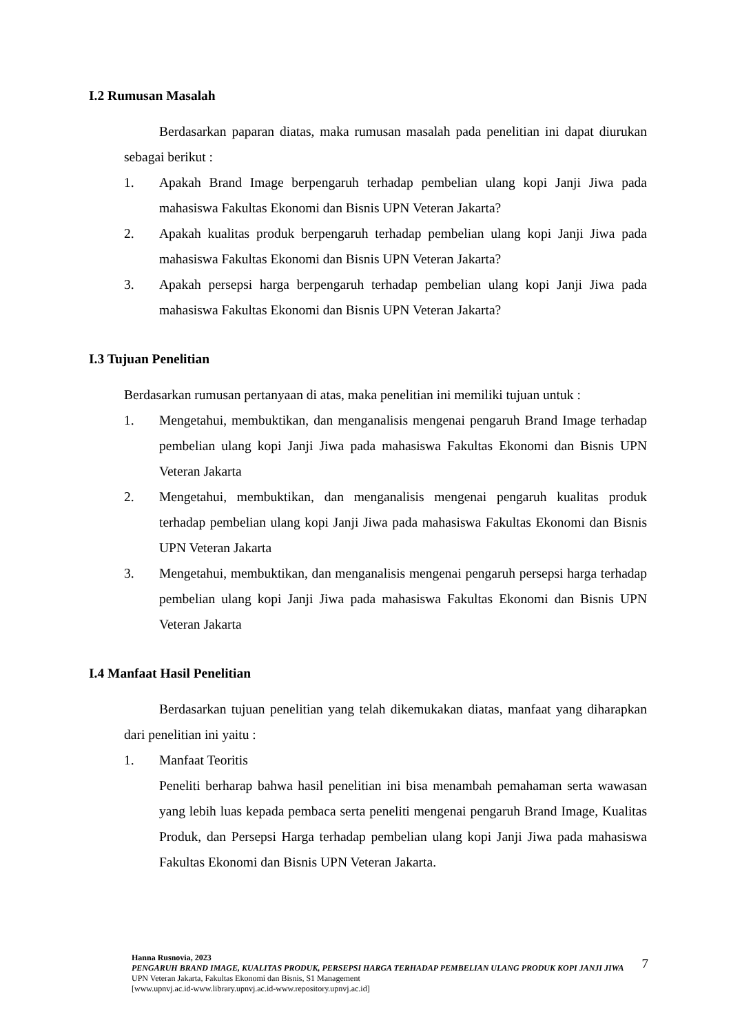I.2 Rumusan Masalah
Berdasarkan paparan diatas, maka rumusan masalah pada penelitian ini dapat diurukan sebagai berikut :
1. Apakah Brand Image berpengaruh terhadap pembelian ulang kopi Janji Jiwa pada mahasiswa Fakultas Ekonomi dan Bisnis UPN Veteran Jakarta?
2. Apakah kualitas produk berpengaruh terhadap pembelian ulang kopi Janji Jiwa pada mahasiswa Fakultas Ekonomi dan Bisnis UPN Veteran Jakarta?
3. Apakah persepsi harga berpengaruh terhadap pembelian ulang kopi Janji Jiwa pada mahasiswa Fakultas Ekonomi dan Bisnis UPN Veteran Jakarta?
I.3 Tujuan Penelitian
Berdasarkan rumusan pertanyaan di atas, maka penelitian ini memiliki tujuan untuk :
1. Mengetahui, membuktikan, dan menganalisis mengenai pengaruh Brand Image terhadap pembelian ulang kopi Janji Jiwa pada mahasiswa Fakultas Ekonomi dan Bisnis UPN Veteran Jakarta
2. Mengetahui, membuktikan, dan menganalisis mengenai pengaruh kualitas produk terhadap pembelian ulang kopi Janji Jiwa pada mahasiswa Fakultas Ekonomi dan Bisnis UPN Veteran Jakarta
3. Mengetahui, membuktikan, dan menganalisis mengenai pengaruh persepsi harga terhadap pembelian ulang kopi Janji Jiwa pada mahasiswa Fakultas Ekonomi dan Bisnis UPN Veteran Jakarta
I.4 Manfaat Hasil Penelitian
Berdasarkan tujuan penelitian yang telah dikemukakan diatas, manfaat yang diharapkan dari penelitian ini yaitu :
1. Manfaat Teoritis
Peneliti berharap bahwa hasil penelitian ini bisa menambah pemahaman serta wawasan yang lebih luas kepada pembaca serta peneliti mengenai pengaruh Brand Image, Kualitas Produk, dan Persepsi Harga terhadap pembelian ulang kopi Janji Jiwa pada mahasiswa Fakultas Ekonomi dan Bisnis UPN Veteran Jakarta.
Hanna Rusnovia, 2023
PENGARUH BRAND IMAGE, KUALITAS PRODUK, PERSEPSI HARGA TERHADAP PEMBELIAN ULANG PRODUK KOPI JANJI JIWA
UPN Veteran Jakarta, Fakultas Ekonomi dan Bisnis, S1 Management
[www.upnvj.ac.id-www.library.upnvj.ac.id-www.repository.upnvj.ac.id]
7